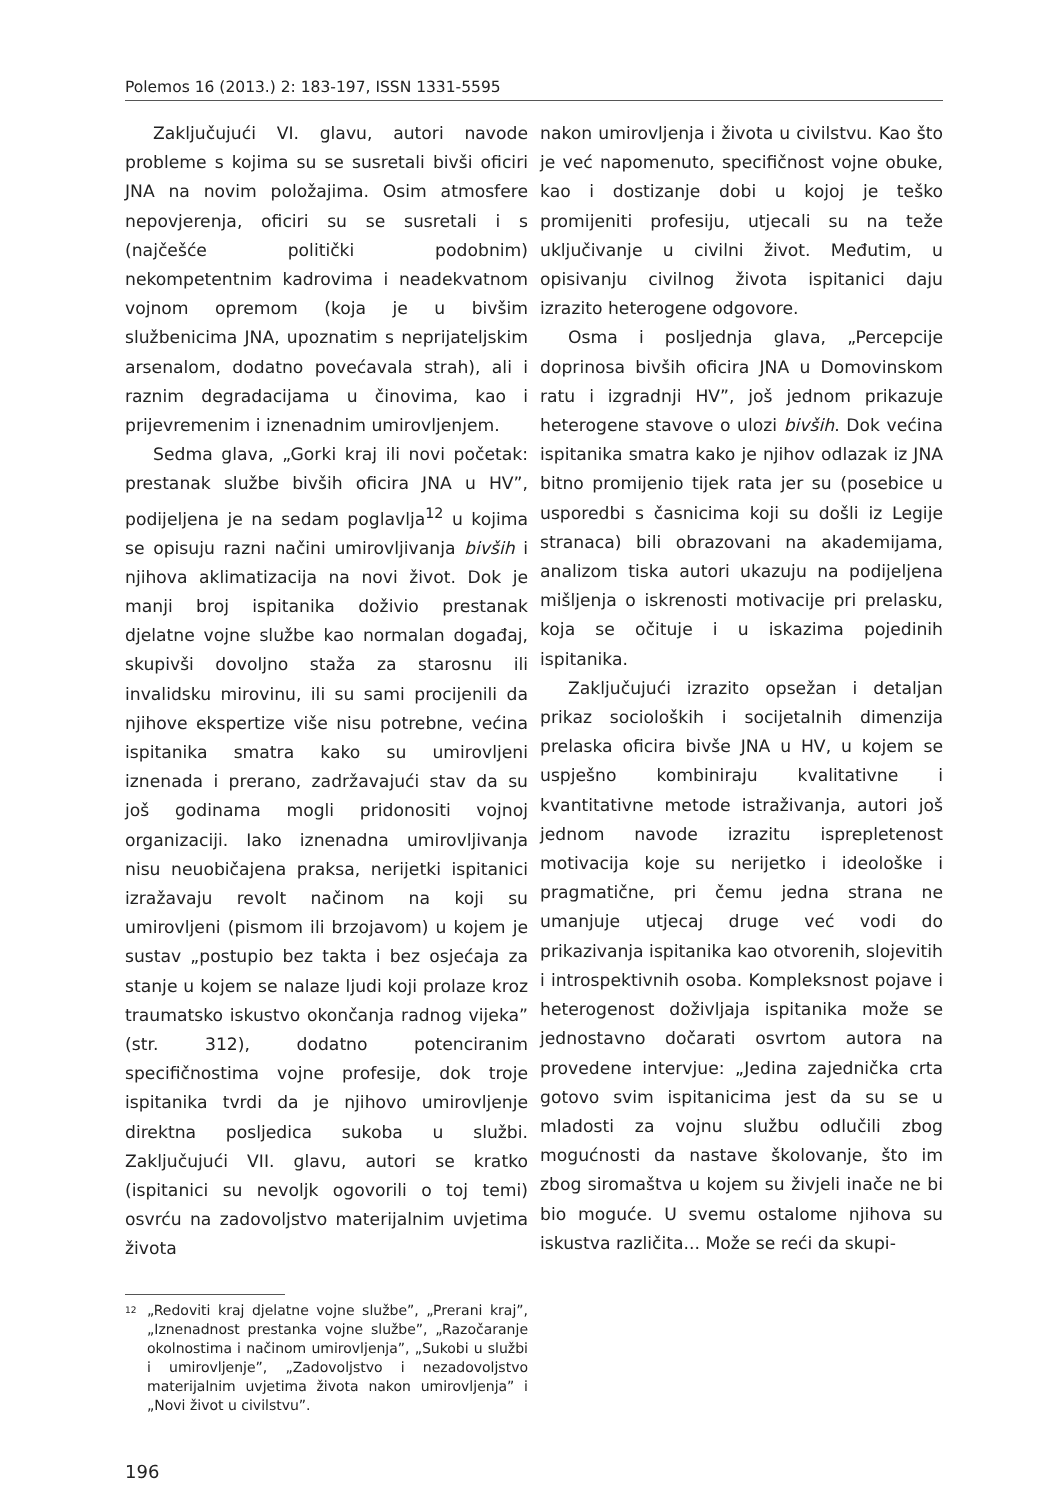Polemos 16 (2013.) 2: 183-197, ISSN 1331-5595
Zaključujući VI. glavu, autori navode probleme s kojima su se susretali bivši oficiri JNA na novim položajima. Osim atmosfere nepovjerenja, oficiri su se susretali i s (najčešće politički podobnim) nekompetentnim kadrovima i neadekvatnom vojnom opremom (koja je u bivšim službenicima JNA, upoznatim s neprijateljskim arsenalom, dodatno povećavala strah), ali i raznim degradacijama u činovima, kao i prijevremenim i iznenadnim umirovljenjem.
Sedma glava, „Gorki kraj ili novi početak: prestanak službe bivših oficira JNA u HV”, podijeljena je na sedam poglavlja<sup>12</sup> u kojima se opisuju razni načini umirovljivanja bivših i njihova aklimatizacija na novi život. Dok je manji broj ispitanika doživio prestanak djelatne vojne službe kao normalan događaj, skupivši dovoljno staža za starosnu ili invalidsku mirovinu, ili su sami procijenili da njihove ekspertize više nisu potrebne, većina ispitanika smatra kako su umirovljeni iznenada i prerano, zadržavajući stav da su još godinama mogli pridonositi vojnoj organizaciji. Iako iznenadna umirovljivanja nisu neuobičajena praksa, nerijetki ispitanici izražavaju revolt načinom na koji su umirovljeni (pismom ili brzojavom) u kojem je sustav „postupio bez takta i bez osjećaja za stanje u kojem se nalaze ljudi koji prolaze kroz traumatsko iskustvo okončanja radnog vijeka” (str. 312), dodatno potenciranim specifičnostima vojne profesije, dok troje ispitanika tvrdi da je njihovo umirovljenje direktna posljedica sukoba u službi. Zaključujući VII. glavu, autori se kratko (ispitanici su nevoljk ogovorili o toj temi) osvrću na zadovoljstvo materijalnim uvjetima života
<sup>12</sup> „Redoviti kraj djelatne vojne službe”, „Prerani kraj”, „Iznenadnost prestanka vojne službe”, „Razočaranje okolnostima i načinom umirovljenja”, „Sukobi u službi i umirovljenje”, „Zadovoljstvo i nezadovoljstvo materijalnim uvjetima života nakon umirovljenja” i „Novi život u civilstvu”.
196
nakon umirovljenja i života u civilstvu. Kao što je već napomenuto, specifičnost vojne obuke, kao i dostizanje dobi u kojoj je teško promijeniti profesiju, utjecali su na teže uključivanje u civilni život. Međutim, u opisivanju civilnog života ispitanici daju izrazito heterogene odgovore.
Osma i posljednja glava, „Percepcije doprinosa bivših oficira JNA u Domovinskom ratu i izgradnji HV”, još jednom prikazuje heterogene stavove o ulozi bivših. Dok većina ispitanika smatra kako je njihov odlazak iz JNA bitno promijenio tijek rata jer su (posebice u usporedbi s časnicima koji su došli iz Legije stranaca) bili obrazovani na akademijama, analizom tiska autori ukazuju na podijeljena mišljenja o iskrenosti motivacije pri prelasku, koja se očituje i u iskazima pojedinih ispitanika.
Zaključujući izrazito opsežan i detaljan prikaz socioloških i socijetalnih dimenzija prelaska oficira bivše JNA u HV, u kojem se uspješno kombiniraju kvalitativne i kvantitativne metode istraživanja, autori još jednom navode izrazitu isprepletenost motivacija koje su nerijetko i ideološke i pragmatične, pri čemu jedna strana ne umanjuje utjecaj druge već vodi do prikazivanja ispitanika kao otvorenih, slojevitih i introspektivnih osoba. Kompleksnost pojave i heterogenost doživljaja ispitanika može se jednostavno dočarati osvrtom autora na provedene intervjue: „Jedina zajednička crta gotovo svim ispitanicima jest da su se u mladosti za vojnu službu odlučili zbog mogućnosti da nastave školovanje, što im zbog siromaštva u kojem su živjeli inače ne bi bio moguće. U svemu ostalome njihova su iskustva različita... Može se reći da skupi-